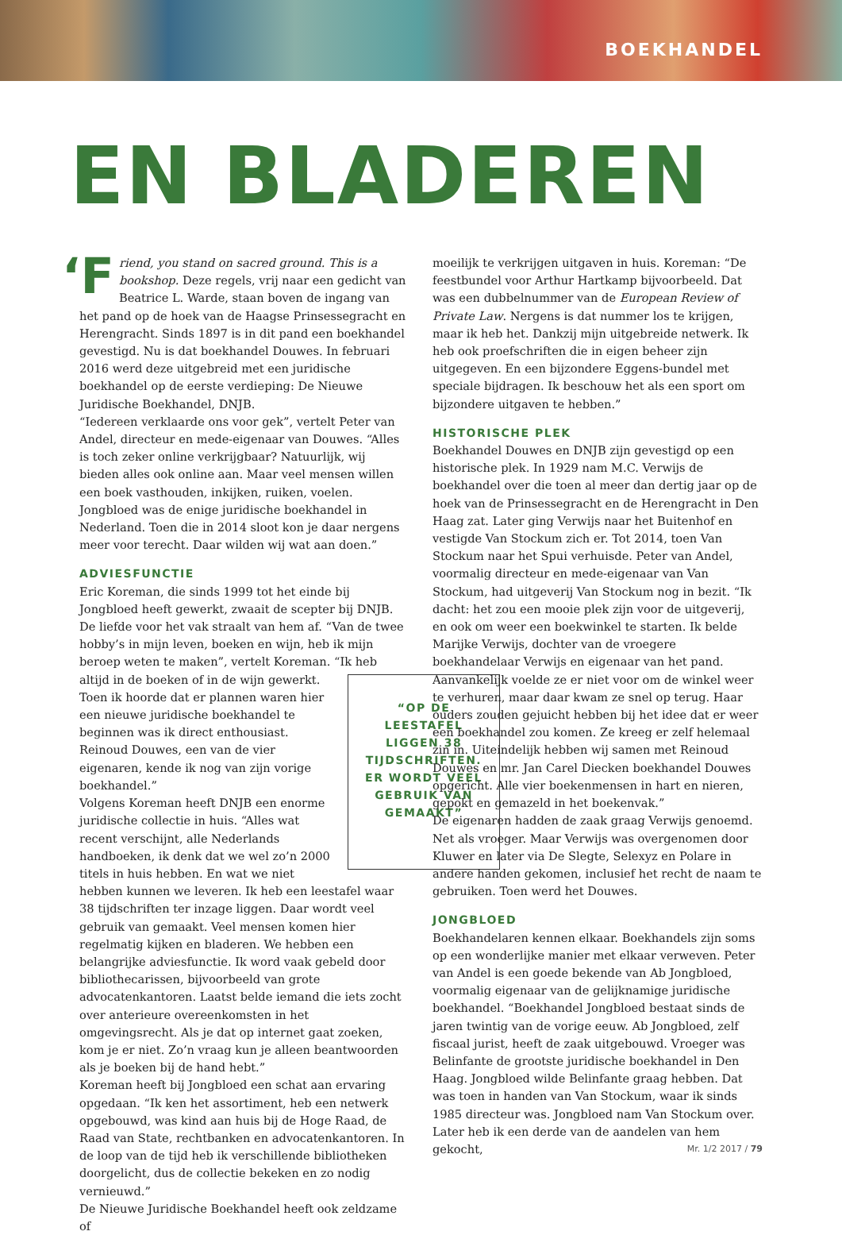BOEKHANDEL
EN BLADEREN
‘F riend, you stand on sacred ground. This is a bookshop. Deze regels, vrij naar een gedicht van Beatrice L. Warde, staan boven de ingang van het pand op de hoek van de Haagse Prinsessegracht en Herengracht. Sinds 1897 is in dit pand een boekhandel gevestigd. Nu is dat boekhandel Douwes. In februari 2016 werd deze uitgebreid met een juridische boekhandel op de eerste verdieping: De Nieuwe Juridische Boekhandel, DNJB.
“Iedereen verklaarde ons voor gek”, vertelt Peter van Andel, directeur en mede-eigenaar van Douwes. “Alles is toch zeker online verkrijgbaar? Natuurlijk, wij bieden alles ook online aan. Maar veel mensen willen een boek vasthouden, inkijken, ruiken, voelen. Jongbloed was de enige juridische boekhandel in Nederland. Toen die in 2014 sloot kon je daar nergens meer voor terecht. Daar wilden wij wat aan doen.”
ADVIESFUNCTIE
Eric Koreman, die sinds 1999 tot het einde bij Jongbloed heeft gewerkt, zwaait de scepter bij DNJB. De liefde voor het vak straalt van hem af. “Van de twee hobby’s in mijn leven, boeken en wijn, heb ik mijn beroep weten te maken”, vertelt Koreman. “Ik heb altijd in de boeken of in de wijn gewerkt. “OP DE LEESTAFEL LIGGEN 38 TIJDSCHRIFTEN. ER WORDT VEEL GEBRUIK VAN GEMAAKT” Toen ik hoorde dat er plannen waren hier een nieuwe juridische boekhandel te beginnen was ik direct enthousiast. Reinoud Douwes, een van de vier eigenaren, kende ik nog van zijn vorige boekhandel.”
Volgens Koreman heeft DNJB een enorme juridische collectie in huis. “Alles wat recent verschijnt, alle Nederlands handboeken, ik denk dat we wel zo’n 2000 titels in huis hebben. En wat we niet hebben kunnen we leveren. Ik heb een leestafel waar 38 tijdschriften ter inzage liggen. Daar wordt veel gebruik van gemaakt. Veel mensen komen hier regelmatig kijken en bladeren. We hebben een belangrijke adviesfunctie. Ik word vaak gebeld door bibliothecarissen, bijvoorbeeld van grote advocatenkantoren. Laatst belde iemand die iets zocht over anterieure overeenkomsten in het omgevingsrecht. Als je dat op internet gaat zoeken, kom je er niet. Zo’n vraag kun je alleen beantwoorden als je boeken bij de hand hebt.”
Koreman heeft bij Jongbloed een schat aan ervaring opgedaan. “Ik ken het assortiment, heb een netwerk opgebouwd, was kind aan huis bij de Hoge Raad, de Raad van State, rechtbanken en advocatenkantoren. In de loop van de tijd heb ik verschillende bibliotheken doorgelicht, dus de collectie bekeken en zo nodig vernieuwd.”
De Nieuwe Juridische Boekhandel heeft ook zeldzame of
moeilijk te verkrijgen uitgaven in huis. Koreman: “De feestbundel voor Arthur Hartkamp bijvoorbeeld. Dat was een dubbelnummer van de European Review of Private Law. Nergens is dat nummer los te krijgen, maar ik heb het. Dankzij mijn uitgebreide netwerk. Ik heb ook proefschriften die in eigen beheer zijn uitgegeven. En een bijzondere Eggens-bundel met speciale bijdragen. Ik beschouw het als een sport om bijzondere uitgaven te hebben.”
HISTORISCHE PLEK
Boekhandel Douwes en DNJB zijn gevestigd op een historische plek. In 1929 nam M.C. Verwijs de boekhandel over die toen al meer dan dertig jaar op de hoek van de Prinsessegracht en de Herengracht in Den Haag zat. Later ging Verwijs naar het Buitenhof en vestigde Van Stockum zich er. Tot 2014, toen Van Stockum naar het Spui verhuisde. Peter van Andel, voormalig directeur en mede-eigenaar van Van Stockum, had uitgeverij Van Stockum nog in bezit. “Ik dacht: het zou een mooie plek zijn voor de uitgeverij, en ook om weer een boekwinkel te starten. Ik belde Marijke Verwijs, dochter van de vroegere boekhandelaar Verwijs en eigenaar van het pand. Aanvankelijk voelde ze er niet voor om de winkel weer te verhuren, maar daar kwam ze snel op terug. Haar ouders zouden gejuicht hebben bij het idee dat er weer een boekhandel zou komen. Ze kreeg er zelf helemaal zin in. Uiteindelijk hebben wij samen met Reinoud Douwes en mr. Jan Carel Diecken boekhandel Douwes opgericht. Alle vier boekenmensen in hart en nieren, gepokt en gemazeld in het boekenvak.”
De eigenaren hadden de zaak graag Verwijs genoemd. Net als vroeger. Maar Verwijs was overgenomen door Kluwer en later via De Slegte, Selexyz en Polare in andere handen gekomen, inclusief het recht de naam te gebruiken. Toen werd het Douwes.
JONGBLOED
Boekhandelaren kennen elkaar. Boekhandels zijn soms op een wonderlijke manier met elkaar verweven. Peter van Andel is een goede bekende van Ab Jongbloed, voormalig eigenaar van de gelijknamige juridische boekhandel. “Boekhandel Jongbloed bestaat sinds de jaren twintig van de vorige eeuw. Ab Jongbloed, zelf fiscaal jurist, heeft de zaak uitgebouwd. Vroeger was Belinfante de grootste juridische boekhandel in Den Haag. Jongbloed wilde Belinfante graag hebben. Dat was toen in handen van Van Stockum, waar ik sinds 1985 directeur was. Jongbloed nam Van Stockum over. Later heb ik een derde van de aandelen van hem gekocht,
Mr. 1/2 2017 / 79